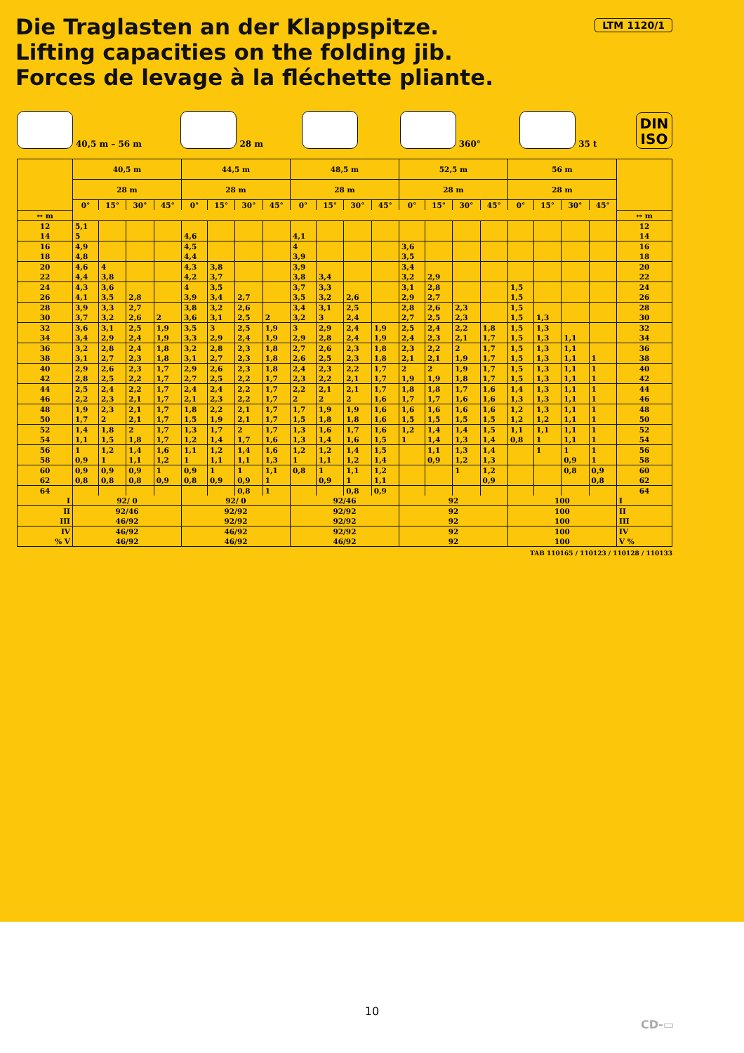Die Traglasten an der Klappspitze.
Lifting capacities on the folding jib.
Forces de levage à la fléchette pliante.
LTM 1120/1
40,5 m – 56 m
28 m
360°
35 t
DIN
ISO
| | 40,5 m | | | | 44,5 m | | | | 48,5 m | | | | 52,5 m | | | | 56 m | | | | |
| --- | --- | --- | --- | --- | --- | --- | --- | --- | --- | --- | --- | --- | --- | --- | --- | --- | --- | --- | --- | --- | --- |
| | 28 m | | | | 28 m | | | | 28 m | | | | 28 m | | | | 28 m | | | | |
| | 0° | 15° | 30° | 45° | 0° | 15° | 30° | 45° | 0° | 15° | 30° | 45° | 0° | 15° | 30° | 45° | 0° | 15° | 30° | 45° | |
| ↔ m | | | | | | | | | | | | | | | | | | | | | ↔ m |
| 12 | 5,1 | | | | | | | | | | | | | | | | | | | | 12 |
| 14 | 5 | | | | 4,6 | | | | 4,1 | | | | | | | | | | | | 14 |
| 16 | 4,9 | | | | 4,5 | | | | 4 | | | | 3,6 | | | | | | | | 16 |
| 18 | 4,8 | | | | 4,4 | | | | 3,9 | | | | 3,5 | | | | | | | | 18 |
| 20 | 4,6 | 4 | | | 4,3 | 3,8 | | | 3,9 | | | | 3,4 | | | | | | | | 20 |
| 22 | 4,4 | 3,8 | | | 4,2 | 3,7 | | | 3,8 | 3,4 | | | 3,2 | 2,9 | | | | | | | 22 |
| 24 | 4,3 | 3,6 | | | 4 | 3,5 | | | 3,7 | 3,3 | | | 3,1 | 2,8 | | | 1,5 | | | | 24 |
| 26 | 4,1 | 3,5 | 2,8 | | 3,9 | 3,4 | 2,7 | | 3,5 | 3,2 | 2,6 | | 2,9 | 2,7 | | | 1,5 | | | | 26 |
| 28 | 3,9 | 3,3 | 2,7 | | 3,8 | 3,2 | 2,6 | | 3,4 | 3,1 | 2,5 | | 2,8 | 2,6 | 2,3 | | 1,5 | | | | 28 |
| 30 | 3,7 | 3,2 | 2,6 | 2 | 3,6 | 3,1 | 2,5 | 2 | 3,2 | 3 | 2,4 | | 2,7 | 2,5 | 2,3 | | 1,5 | 1,3 | | | 30 |
| 32 | 3,6 | 3,1 | 2,5 | 1,9 | 3,5 | 3 | 2,5 | 1,9 | 3 | 2,9 | 2,4 | 1,9 | 2,5 | 2,4 | 2,2 | 1,8 | 1,5 | 1,3 | | | 32 |
| 34 | 3,4 | 2,9 | 2,4 | 1,9 | 3,3 | 2,9 | 2,4 | 1,9 | 2,9 | 2,8 | 2,4 | 1,9 | 2,4 | 2,3 | 2,1 | 1,7 | 1,5 | 1,3 | 1,1 | | 34 |
| 36 | 3,2 | 2,8 | 2,4 | 1,8 | 3,2 | 2,8 | 2,3 | 1,8 | 2,7 | 2,6 | 2,3 | 1,8 | 2,3 | 2,2 | 2 | 1,7 | 1,5 | 1,3 | 1,1 | | 36 |
| 38 | 3,1 | 2,7 | 2,3 | 1,8 | 3,1 | 2,7 | 2,3 | 1,8 | 2,6 | 2,5 | 2,3 | 1,8 | 2,1 | 2,1 | 1,9 | 1,7 | 1,5 | 1,3 | 1,1 | 1 | 38 |
| 40 | 2,9 | 2,6 | 2,3 | 1,7 | 2,9 | 2,6 | 2,3 | 1,8 | 2,4 | 2,3 | 2,2 | 1,7 | 2 | 2 | 1,9 | 1,7 | 1,5 | 1,3 | 1,1 | 1 | 40 |
| 42 | 2,8 | 2,5 | 2,2 | 1,7 | 2,7 | 2,5 | 2,2 | 1,7 | 2,3 | 2,2 | 2,1 | 1,7 | 1,9 | 1,9 | 1,8 | 1,7 | 1,5 | 1,3 | 1,1 | 1 | 42 |
| 44 | 2,5 | 2,4 | 2,2 | 1,7 | 2,4 | 2,4 | 2,2 | 1,7 | 2,2 | 2,1 | 2,1 | 1,7 | 1,8 | 1,8 | 1,7 | 1,6 | 1,4 | 1,3 | 1,1 | 1 | 44 |
| 46 | 2,2 | 2,3 | 2,1 | 1,7 | 2,1 | 2,3 | 2,2 | 1,7 | 2 | 2 | 2 | 1,6 | 1,7 | 1,7 | 1,6 | 1,6 | 1,3 | 1,3 | 1,1 | 1 | 46 |
| 48 | 1,9 | 2,3 | 2,1 | 1,7 | 1,8 | 2,2 | 2,1 | 1,7 | 1,7 | 1,9 | 1,9 | 1,6 | 1,6 | 1,6 | 1,6 | 1,6 | 1,2 | 1,3 | 1,1 | 1 | 48 |
| 50 | 1,7 | 2 | 2,1 | 1,7 | 1,5 | 1,9 | 2,1 | 1,7 | 1,5 | 1,8 | 1,8 | 1,6 | 1,5 | 1,5 | 1,5 | 1,5 | 1,2 | 1,2 | 1,1 | 1 | 50 |
| 52 | 1,4 | 1,8 | 2 | 1,7 | 1,3 | 1,7 | 2 | 1,7 | 1,3 | 1,6 | 1,7 | 1,6 | 1,2 | 1,4 | 1,4 | 1,5 | 1,1 | 1,1 | 1,1 | 1 | 52 |
| 54 | 1,1 | 1,5 | 1,8 | 1,7 | 1,2 | 1,4 | 1,7 | 1,6 | 1,3 | 1,4 | 1,6 | 1,5 | 1 | 1,4 | 1,3 | 1,4 | 0,8 | 1 | 1,1 | 1 | 54 |
| 56 | 1 | 1,2 | 1,4 | 1,6 | 1,1 | 1,2 | 1,4 | 1,6 | 1,2 | 1,2 | 1,4 | 1,5 | | 1,1 | 1,3 | 1,4 | | 1 | 1 | 1 | 56 |
| 58 | 0,9 | 1 | 1,1 | 1,2 | 1 | 1,1 | 1,1 | 1,3 | 1 | 1,1 | 1,2 | 1,4 | | 0,9 | 1,2 | 1,3 | | | 0,9 | 1 | 58 |
| 60 | 0,9 | 0,9 | 0,9 | 1 | 0,9 | 1 | 1 | 1,1 | 0,8 | 1 | 1,1 | 1,2 | | | 1 | 1,2 | | | 0,8 | 0,9 | 60 |
| 62 | 0,8 | 0,8 | 0,8 | 0,9 | 0,8 | 0,9 | 0,9 | 1 | | 0,9 | 1 | 1,1 | | | | 0,9 | | | | 0,8 | 62 |
| 64 | | | | | | | 0,8 | 1 | | | 0,8 | 0,9 | | | | | | | | | 64 |
| I | 92/ 0 | | | | 92/ 0 | | | | 92/46 | | | | 92 | | | | 100 | | | | I |
| II | 92/46 | | | | 92/92 | | | | 92/92 | | | | 92 | | | | 100 | | | | II |
| III | 46/92 | | | | 92/92 | | | | 92/92 | | | | 92 | | | | 100 | | | | III |
| IV | 46/92 | | | | 46/92 | | | | 92/92 | | | | 92 | | | | 100 | | | | IV |
| % V | 46/92 | | | | 46/92 | | | | 46/92 | | | | 92 | | | | 100 | | | | V % |
TAB 110165 / 110123 / 110128 / 110133
10
CD-▭